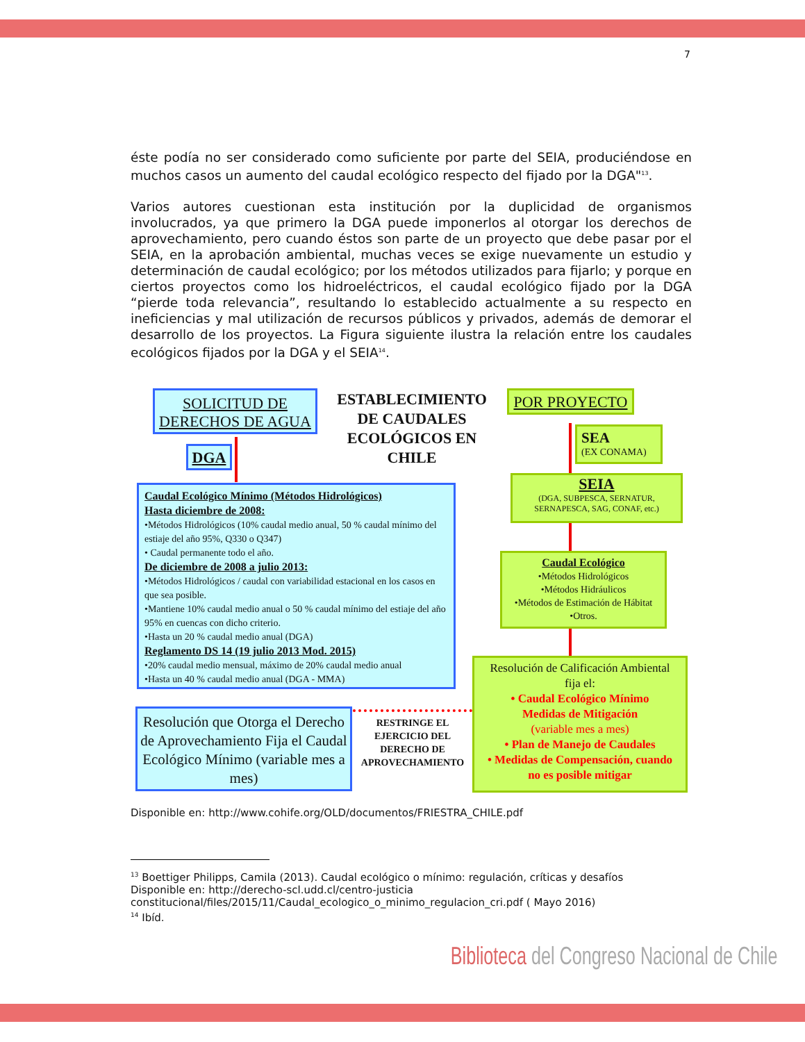7
éste podía no ser considerado como suficiente por parte del SEIA, produciéndose en muchos casos un aumento del caudal ecológico respecto del fijado por la DGA"<sup>13</sup>.
Varios autores cuestionan esta institución por la duplicidad de organismos involucrados, ya que primero la DGA puede imponerlos al otorgar los derechos de aprovechamiento, pero cuando éstos son parte de un proyecto que debe pasar por el SEIA, en la aprobación ambiental, muchas veces se exige nuevamente un estudio y determinación de caudal ecológico; por los métodos utilizados para fijarlo; y porque en ciertos proyectos como los hidroeléctricos, el caudal ecológico fijado por la DGA “pierde toda relevancia”, resultando lo establecido actualmente a su respecto en ineficiencias y mal utilización de recursos públicos y privados, además de demorar el desarrollo de los proyectos. La Figura siguiente ilustra la relación entre los caudales ecológicos fijados por la DGA y el SEIA<sup>14</sup>.
SOLICITUD DE
DERECHOS DE AGUA
ESTABLECIMIENTO DE CAUDALES ECOLÓGICOS EN CHILE
POR PROYECTO
DGA
SEA
(EX CONAMA)
SEIA
(DGA, SUBPESCA, SERNATUR, SERNAPESCA, SAG, CONAF, etc.)
Caudal Ecológico Mínimo (Métodos Hidrológicos)
Hasta diciembre de 2008:
•Métodos Hidrológicos (10% caudal medio anual, 50 % caudal mínimo del estiaje del año 95%, Q330 o Q347)
• Caudal permanente todo el año.
De diciembre de 2008 a julio 2013:
•Métodos Hidrológicos / caudal con variabilidad estacional en los casos en que sea posible.
•Mantiene 10% caudal medio anual o 50 % caudal mínimo del estiaje del año 95% en cuencas con dicho criterio.
•Hasta un 20 % caudal medio anual (DGA)
Reglamento DS 14 (19 julio 2013 Mod. 2015)
•20% caudal medio mensual, máximo de 20% caudal medio anual
•Hasta un 40 % caudal medio anual (DGA - MMA)
Caudal Ecológico
•Métodos Hidrológicos
•Métodos Hidráulicos
•Métodos de Estimación de Hábitat
•Otros.
Resolución de Calificación Ambiental fija el:
• Caudal Ecológico Mínimo
Medidas de Mitigación
(variable mes a mes)
• Plan de Manejo de Caudales
• Medidas de Compensación, cuando no es posible mitigar
Resolución que Otorga el Derecho de Aprovechamiento Fija el Caudal Ecológico Mínimo (variable mes a mes)
RESTRINGE EL EJERCICIO DEL DERECHO DE APROVECHAMIENTO
Disponible en: http://www.cohife.org/OLD/documentos/FRIESTRA_CHILE.pdf
<sup>13</sup> Boettiger Philipps, Camila (2013). Caudal ecológico o mínimo: regulación, críticas y desafíos
Disponible en: http://derecho-scl.udd.cl/centro-justicia
constitucional/files/2015/11/Caudal_ecologico_o_minimo_regulacion_cri.pdf ( Mayo 2016)
<sup>14</sup> Ibíd.
Biblioteca del Congreso Nacional de Chile